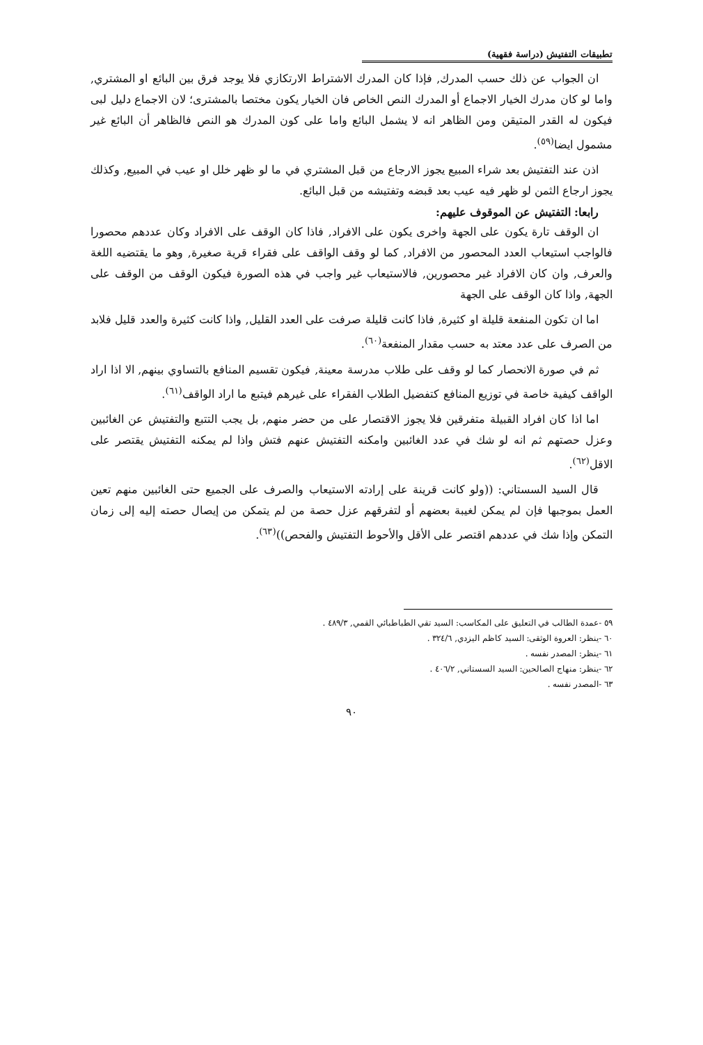تطبيقات التفتيش (دراسة فقهية)
ان الجواب عن ذلك حسب المدرك, فإذا كان المدرك الاشتراط الارتكازي فلا يوجد فرق بين البائع او المشتري, واما لو كان مدرك الخيار الاجماع أو المدرك النص الخاص فان الخيار يكون مختصا بالمشترى؛ لان الاجماع دليل لبى فيكون له القدر المتيقن ومن الظاهر انه لا يشمل البائع واما على كون المدرك هو النص فالظاهر أن البائع غير مشمول ايضا<sup>(٥٩)</sup>.
اذن عند التفتيش بعد شراء المبيع يجوز الارجاع من قبل المشتري في ما لو ظهر خلل او عيب في المبيع, وكذلك يجوز ارجاع الثمن لو ظهر فيه عيب بعد قبضه وتفتيشه من قبل البائع.
رابعا: التفتيش عن الموقوف عليهم:
ان الوقف تارة يكون على الجهة واخرى يكون على الافراد, فاذا كان الوقف على الافراد وكان عددهم محصورا فالواجب استيعاب العدد المحصور من الافراد, كما لو وقف الواقف على فقراء قرية صغيرة, وهو ما يقتضيه اللغة والعرف, وان كان الافراد غير محصورين, فالاستيعاب غير واجب في هذه الصورة فيكون الوقف من الوقف على الجهة, واذا كان الوقف على الجهة
اما ان تكون المنفعة قليلة او كثيرة, فاذا كانت قليلة صرفت على العدد القليل, واذا كانت كثيرة والعدد قليل فلابد من الصرف على عدد معتد به حسب مقدار المنفعة<sup>(٦٠)</sup>.
ثم في صورة الانحصار كما لو وقف على طلاب مدرسة معينة, فيكون تقسيم المنافع بالتساوي بينهم, الا اذا اراد الواقف كيفية خاصة في توزيع المنافع كتفضيل الطلاب الفقراء على غيرهم فيتبع ما اراد الواقف<sup>(٦١)</sup>.
اما اذا كان افراد القبيلة متفرقين فلا يجوز الاقتصار على من حضر منهم, بل يجب التتبع والتفتيش عن الغائبين وعزل حصتهم ثم انه لو شك في عدد الغائبين وامكنه التفتيش عنهم فتش واذا لم يمكنه التفتيش يقتصر على الاقل<sup>(٦٢)</sup>.
قال السيد السستاني: ((ولو كانت قرينة على إرادته الاستيعاب والصرف على الجميع حتى الغائبين منهم تعين العمل بموجبها فإن لم يمكن لغيبة بعضهم أو لتفرقهم عزل حصة من لم يتمكن من إيصال حصته إليه إلى زمان التمكن وإذا شك في عددهم اقتصر على الأقل والأحوط التفتيش والفحص))<sup>(٦٣)</sup>.
٥٩ -عمدة الطالب في التعليق على المكاسب: السيد تقي الطباطبائي القمي, ٤٨٩/٣ .
٦٠ -ينظر: العروة الوثقى: السيد كاظم اليزدي, ٣٢٤/٦ .
٦١ -ينظر: المصدر نفسه .
٦٢ -ينظر: منهاج الصالحين: السيد السستاني, ٤٠٦/٢ .
٦٣ -المصدر نفسه .
٩٠